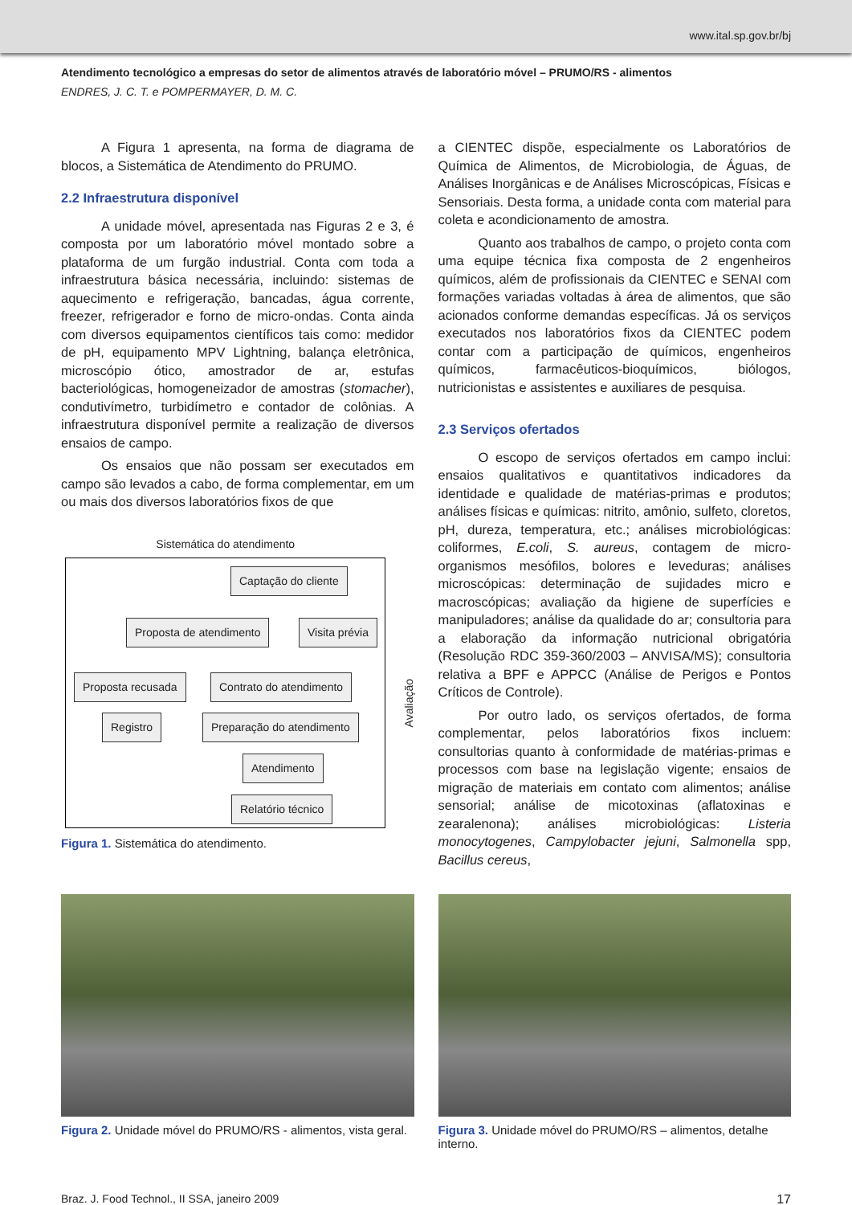www.ital.sp.gov.br/bj
Atendimento tecnológico a empresas do setor de alimentos através de laboratório móvel – PRUMO/RS - alimentos
ENDRES, J. C. T. e POMPERMAYER, D. M. C.
A Figura 1 apresenta, na forma de diagrama de blocos, a Sistemática de Atendimento do PRUMO.
2.2 Infraestrutura disponível
A unidade móvel, apresentada nas Figuras 2 e 3, é composta por um laboratório móvel montado sobre a plataforma de um furgão industrial. Conta com toda a infraestrutura básica necessária, incluindo: sistemas de aquecimento e refrigeração, bancadas, água corrente, freezer, refrigerador e forno de micro-ondas. Conta ainda com diversos equipamentos científicos tais como: medidor de pH, equipamento MPV Lightning, balança eletrônica, microscópio ótico, amostrador de ar, estufas bacteriológicas, homogeneizador de amostras (stomacher), condutivímetro, turbidímetro e contador de colônias. A infraestrutura disponível permite a realização de diversos ensaios de campo.
Os ensaios que não possam ser executados em campo são levados a cabo, de forma complementar, em um ou mais dos diversos laboratórios fixos de que
Sistemática do atendimento
Captação do cliente
Proposta de atendimento Visita prévia
Proposta recusada Contrato do atendimento
Registro Preparação do atendimento
Atendimento
Relatório técnico
Avaliação
Figura 1. Sistemática do atendimento.
a CIENTEC dispõe, especialmente os Laboratórios de Química de Alimentos, de Microbiologia, de Águas, de Análises Inorgânicas e de Análises Microscópicas, Físicas e Sensoriais. Desta forma, a unidade conta com material para coleta e acondicionamento de amostra.
Quanto aos trabalhos de campo, o projeto conta com uma equipe técnica fixa composta de 2 engenheiros químicos, além de profissionais da CIENTEC e SENAI com formações variadas voltadas à área de alimentos, que são acionados conforme demandas específicas. Já os serviços executados nos laboratórios fixos da CIENTEC podem contar com a participação de químicos, engenheiros químicos, farmacêuticos-bioquímicos, biólogos, nutricionistas e assistentes e auxiliares de pesquisa.
2.3 Serviços ofertados
O escopo de serviços ofertados em campo inclui: ensaios qualitativos e quantitativos indicadores da identidade e qualidade de matérias-primas e produtos; análises físicas e químicas: nitrito, amônio, sulfeto, cloretos, pH, dureza, temperatura, etc.; análises microbiológicas: coliformes, E.coli, S. aureus, contagem de micro-organismos mesófilos, bolores e leveduras; análises microscópicas: determinação de sujidades micro e macroscópicas; avaliação da higiene de superfícies e manipuladores; análise da qualidade do ar; consultoria para a elaboração da informação nutricional obrigatória (Resolução RDC 359-360/2003 – ANVISA/MS); consultoria relativa a BPF e APPCC (Análise de Perigos e Pontos Críticos de Controle).
Por outro lado, os serviços ofertados, de forma complementar, pelos laboratórios fixos incluem: consultorias quanto à conformidade de matérias-primas e processos com base na legislação vigente; ensaios de migração de materiais em contato com alimentos; análise sensorial; análise de micotoxinas (aflatoxinas e zearalenona); análises microbiológicas: Listeria monocytogenes, Campylobacter jejuni, Salmonella spp, Bacillus cereus,
Figura 2. Unidade móvel do PRUMO/RS - alimentos, vista geral.
Figura 3. Unidade móvel do PRUMO/RS – alimentos, detalhe interno.
Braz. J. Food Technol., II SSA, janeiro 2009 17